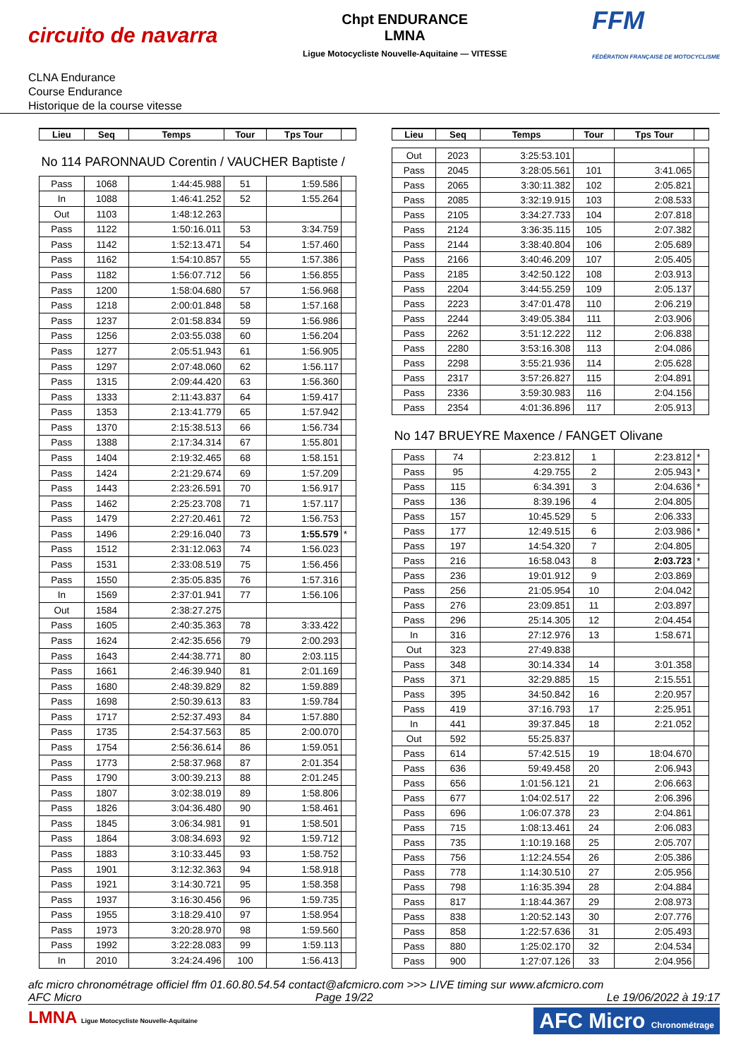circuito de navarra
Chpt ENDURANCE
LMNA
Ligue Motocycliste Nouvelle-Aquitaine — VITESSE
FFM
FÉDÉRATION FRANÇAISE DE MOTOCYCLISME
CLNA Endurance
Course Endurance
Historique de la course vitesse
| Lieu | Seq | Temps | Tour | Tps Tour | |
| --- | --- | --- | --- | --- | --- |
| No 114 PARONNAUD Corentin / VAUCHER Baptiste / | | | | | |
| Pass | 1068 | 1:44:45.988 | 51 | 1:59.586 | |
| In | 1088 | 1:46:41.252 | 52 | 1:55.264 | |
| Out | 1103 | 1:48:12.263 | | | |
| Pass | 1122 | 1:50:16.011 | 53 | 3:34.759 | |
| Pass | 1142 | 1:52:13.471 | 54 | 1:57.460 | |
| Pass | 1162 | 1:54:10.857 | 55 | 1:57.386 | |
| Pass | 1182 | 1:56:07.712 | 56 | 1:56.855 | |
| Pass | 1200 | 1:58:04.680 | 57 | 1:56.968 | |
| Pass | 1218 | 2:00:01.848 | 58 | 1:57.168 | |
| Pass | 1237 | 2:01:58.834 | 59 | 1:56.986 | |
| Pass | 1256 | 2:03:55.038 | 60 | 1:56.204 | |
| Pass | 1277 | 2:05:51.943 | 61 | 1:56.905 | |
| Pass | 1297 | 2:07:48.060 | 62 | 1:56.117 | |
| Pass | 1315 | 2:09:44.420 | 63 | 1:56.360 | |
| Pass | 1333 | 2:11:43.837 | 64 | 1:59.417 | |
| Pass | 1353 | 2:13:41.779 | 65 | 1:57.942 | |
| Pass | 1370 | 2:15:38.513 | 66 | 1:56.734 | |
| Pass | 1388 | 2:17:34.314 | 67 | 1:55.801 | |
| Pass | 1404 | 2:19:32.465 | 68 | 1:58.151 | |
| Pass | 1424 | 2:21:29.674 | 69 | 1:57.209 | |
| Pass | 1443 | 2:23:26.591 | 70 | 1:56.917 | |
| Pass | 1462 | 2:25:23.708 | 71 | 1:57.117 | |
| Pass | 1479 | 2:27:20.461 | 72 | 1:56.753 | |
| Pass | 1496 | 2:29:16.040 | 73 | 1:55.579 | * |
| Pass | 1512 | 2:31:12.063 | 74 | 1:56.023 | |
| Pass | 1531 | 2:33:08.519 | 75 | 1:56.456 | |
| Pass | 1550 | 2:35:05.835 | 76 | 1:57.316 | |
| In | 1569 | 2:37:01.941 | 77 | 1:56.106 | |
| Out | 1584 | 2:38:27.275 | | | |
| Pass | 1605 | 2:40:35.363 | 78 | 3:33.422 | |
| Pass | 1624 | 2:42:35.656 | 79 | 2:00.293 | |
| Pass | 1643 | 2:44:38.771 | 80 | 2:03.115 | |
| Pass | 1661 | 2:46:39.940 | 81 | 2:01.169 | |
| Pass | 1680 | 2:48:39.829 | 82 | 1:59.889 | |
| Pass | 1698 | 2:50:39.613 | 83 | 1:59.784 | |
| Pass | 1717 | 2:52:37.493 | 84 | 1:57.880 | |
| Pass | 1735 | 2:54:37.563 | 85 | 2:00.070 | |
| Pass | 1754 | 2:56:36.614 | 86 | 1:59.051 | |
| Pass | 1773 | 2:58:37.968 | 87 | 2:01.354 | |
| Pass | 1790 | 3:00:39.213 | 88 | 2:01.245 | |
| Pass | 1807 | 3:02:38.019 | 89 | 1:58.806 | |
| Pass | 1826 | 3:04:36.480 | 90 | 1:58.461 | |
| Pass | 1845 | 3:06:34.981 | 91 | 1:58.501 | |
| Pass | 1864 | 3:08:34.693 | 92 | 1:59.712 | |
| Pass | 1883 | 3:10:33.445 | 93 | 1:58.752 | |
| Pass | 1901 | 3:12:32.363 | 94 | 1:58.918 | |
| Pass | 1921 | 3:14:30.721 | 95 | 1:58.358 | |
| Pass | 1937 | 3:16:30.456 | 96 | 1:59.735 | |
| Pass | 1955 | 3:18:29.410 | 97 | 1:58.954 | |
| Pass | 1973 | 3:20:28.970 | 98 | 1:59.560 | |
| Pass | 1992 | 3:22:28.083 | 99 | 1:59.113 | |
| In | 2010 | 3:24:24.496 | 100 | 1:56.413 | |
| Lieu | Seq | Temps | Tour | Tps Tour | |
| --- | --- | --- | --- | --- | --- |
| Out | 2023 | 3:25:53.101 | | | |
| Pass | 2045 | 3:28:05.561 | 101 | 3:41.065 | |
| Pass | 2065 | 3:30:11.382 | 102 | 2:05.821 | |
| Pass | 2085 | 3:32:19.915 | 103 | 2:08.533 | |
| Pass | 2105 | 3:34:27.733 | 104 | 2:07.818 | |
| Pass | 2124 | 3:36:35.115 | 105 | 2:07.382 | |
| Pass | 2144 | 3:38:40.804 | 106 | 2:05.689 | |
| Pass | 2166 | 3:40:46.209 | 107 | 2:05.405 | |
| Pass | 2185 | 3:42:50.122 | 108 | 2:03.913 | |
| Pass | 2204 | 3:44:55.259 | 109 | 2:05.137 | |
| Pass | 2223 | 3:47:01.478 | 110 | 2:06.219 | |
| Pass | 2244 | 3:49:05.384 | 111 | 2:03.906 | |
| Pass | 2262 | 3:51:12.222 | 112 | 2:06.838 | |
| Pass | 2280 | 3:53:16.308 | 113 | 2:04.086 | |
| Pass | 2298 | 3:55:21.936 | 114 | 2:05.628 | |
| Pass | 2317 | 3:57:26.827 | 115 | 2:04.891 | |
| Pass | 2336 | 3:59:30.983 | 116 | 2:04.156 | |
| Pass | 2354 | 4:01:36.896 | 117 | 2:05.913 | |
| No 147 BRUEYRE Maxence / FANGET Olivane | | | | | |
| Pass | 74 | 2:23.812 | 1 | 2:23.812 | * |
| Pass | 95 | 4:29.755 | 2 | 2:05.943 | * |
| Pass | 115 | 6:34.391 | 3 | 2:04.636 | * |
| Pass | 136 | 8:39.196 | 4 | 2:04.805 | |
| Pass | 157 | 10:45.529 | 5 | 2:06.333 | |
| Pass | 177 | 12:49.515 | 6 | 2:03.986 | * |
| Pass | 197 | 14:54.320 | 7 | 2:04.805 | |
| Pass | 216 | 16:58.043 | 8 | 2:03.723 | * |
| Pass | 236 | 19:01.912 | 9 | 2:03.869 | |
| Pass | 256 | 21:05.954 | 10 | 2:04.042 | |
| Pass | 276 | 23:09.851 | 11 | 2:03.897 | |
| Pass | 296 | 25:14.305 | 12 | 2:04.454 | |
| In | 316 | 27:12.976 | 13 | 1:58.671 | |
| Out | 323 | 27:49.838 | | | |
| Pass | 348 | 30:14.334 | 14 | 3:01.358 | |
| Pass | 371 | 32:29.885 | 15 | 2:15.551 | |
| Pass | 395 | 34:50.842 | 16 | 2:20.957 | |
| Pass | 419 | 37:16.793 | 17 | 2:25.951 | |
| In | 441 | 39:37.845 | 18 | 2:21.052 | |
| Out | 592 | 55:25.837 | | | |
| Pass | 614 | 57:42.515 | 19 | 18:04.670 | |
| Pass | 636 | 59:49.458 | 20 | 2:06.943 | |
| Pass | 656 | 1:01:56.121 | 21 | 2:06.663 | |
| Pass | 677 | 1:04:02.517 | 22 | 2:06.396 | |
| Pass | 696 | 1:06:07.378 | 23 | 2:04.861 | |
| Pass | 715 | 1:08:13.461 | 24 | 2:06.083 | |
| Pass | 735 | 1:10:19.168 | 25 | 2:05.707 | |
| Pass | 756 | 1:12:24.554 | 26 | 2:05.386 | |
| Pass | 778 | 1:14:30.510 | 27 | 2:05.956 | |
| Pass | 798 | 1:16:35.394 | 28 | 2:04.884 | |
| Pass | 817 | 1:18:44.367 | 29 | 2:08.973 | |
| Pass | 838 | 1:20:52.143 | 30 | 2:07.776 | |
| Pass | 858 | 1:22:57.636 | 31 | 2:05.493 | |
| Pass | 880 | 1:25:02.170 | 32 | 2:04.534 | |
| Pass | 900 | 1:27:07.126 | 33 | 2:04.956 | |
afc micro chronométrage officiel ffm 01.60.80.54.54 contact@afcmicro.com >>> LIVE timing sur www.afcmicro.com
AFC Micro Page 19/22 Le 19/06/2022 à 19:17
LMNA Ligue Motocycliste Nouvelle-Aquitaine AFC Micro Chronométrage